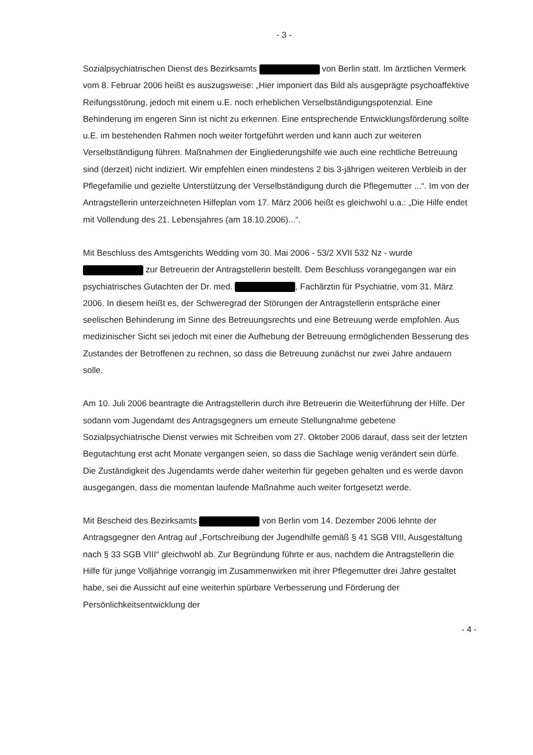- 3 -
Sozialpsychiatrischen Dienst des Bezirksamts von Berlin statt. Im ärztlichen Vermerk vom 8. Februar 2006 heißt es auszugsweise: „Hier imponiert das Bild als ausgeprägte psychoaffektive Reifungsstörung, jedoch mit einem u.E. noch erheblichen Verselbständigungspotenzial. Eine Behinderung im engeren Sinn ist nicht zu erkennen. Eine entsprechende Entwicklungsförderung sollte u.E. im bestehenden Rahmen noch weiter fortgeführt werden und kann auch zur weiteren Verselbständigung führen. Maßnahmen der Eingliederungshilfe wie auch eine rechtliche Betreuung sind (derzeit) nicht indiziert. Wir empfehlen einen mindestens 2 bis 3-jährigen weiteren Verbleib in der Pflegefamilie und gezielte Unterstützung der Verselbständigung durch die Pflegemutter ...“. Im von der Antragstellerin unterzeichneten Hilfeplan vom 17. März 2006 heißt es gleichwohl u.a.: „Die Hilfe endet mit Vollendung des 21. Lebensjahres (am 18.10.2006)...“.
Mit Beschluss des Amtsgerichts Wedding vom 30. Mai 2006 - 53/2 XVII 532 Nz - wurde zur Betreuerin der Antragstellerin bestellt. Dem Beschluss vorangegangen war ein psychiatrisches Gutachten der Dr. med. , Fachärztin für Psychiatrie, vom 31. März 2006. In diesem heißt es, der Schweregrad der Störungen der Antragstellerin entspräche einer seelischen Behinderung im Sinne des Betreuungsrechts und eine Betreuung werde empfohlen. Aus medizinischer Sicht sei jedoch mit einer die Aufhebung der Betreuung ermöglichenden Besserung des Zustandes der Betroffenen zu rechnen, so dass die Betreuung zunächst nur zwei Jahre andauern solle.
Am 10. Juli 2006 beantragte die Antragstellerin durch ihre Betreuerin die Weiterführung der Hilfe. Der sodann vom Jugendamt des Antragsgegners um erneute Stellungnahme gebetene Sozialpsychiatrische Dienst verwies mit Schreiben vom 27. Oktober 2006 darauf, dass seit der letzten Begutachtung erst acht Monate vergangen seien, so dass die Sachlage wenig verändert sein dürfe. Die Zuständigkeit des Jugendamts werde daher weiterhin für gegeben gehalten und es werde davon ausgegangen, dass die momentan laufende Maßnahme auch weiter fortgesetzt werde.
Mit Bescheid des Bezirksamts von Berlin vom 14. Dezember 2006 lehnte der Antragsgegner den Antrag auf „Fortschreibung der Jugendhilfe gemäß § 41 SGB VIII, Ausgestaltung nach § 33 SGB VIII“ gleichwohl ab. Zur Begründung führte er aus, nachdem die Antragstellerin die Hilfe für junge Volljährige vorrangig im Zusammenwirken mit ihrer Pflegemutter drei Jahre gestaltet habe, sei die Aussicht auf eine weiterhin spürbare Verbesserung und Förderung der Persönlichkeitsentwicklung der
- 4 -